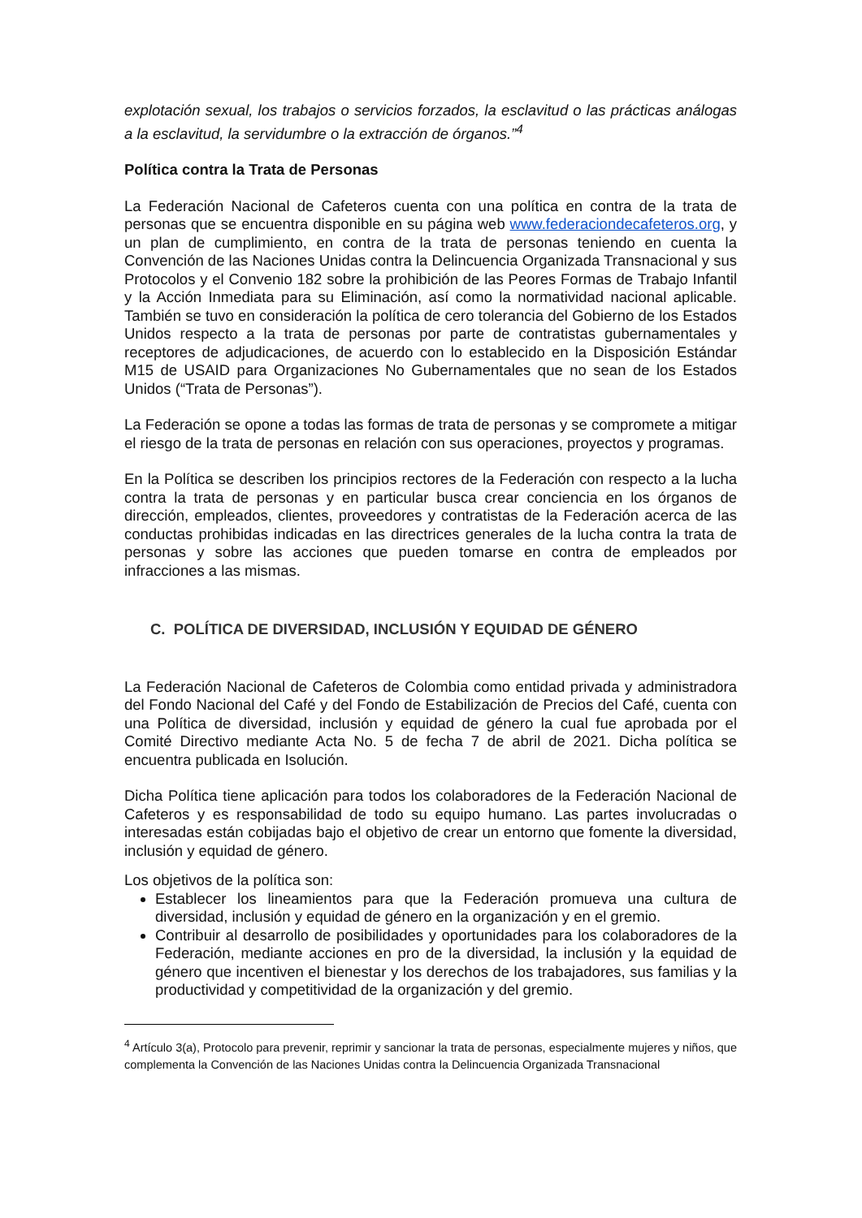explotación sexual, los trabajos o servicios forzados, la esclavitud o las prácticas análogas a la esclavitud, la servidumbre o la extracción de órganos.”<sup>4</sup>
Política contra la Trata de Personas
La Federación Nacional de Cafeteros cuenta con una política en contra de la trata de personas que se encuentra disponible en su página web www.federaciondecafeteros.org, y un plan de cumplimiento, en contra de la trata de personas teniendo en cuenta la Convención de las Naciones Unidas contra la Delincuencia Organizada Transnacional y sus Protocolos y el Convenio 182 sobre la prohibición de las Peores Formas de Trabajo Infantil y la Acción Inmediata para su Eliminación, así como la normatividad nacional aplicable. También se tuvo en consideración la política de cero tolerancia del Gobierno de los Estados Unidos respecto a la trata de personas por parte de contratistas gubernamentales y receptores de adjudicaciones, de acuerdo con lo establecido en la Disposición Estándar M15 de USAID para Organizaciones No Gubernamentales que no sean de los Estados Unidos (“Trata de Personas”).
La Federación se opone a todas las formas de trata de personas y se compromete a mitigar el riesgo de la trata de personas en relación con sus operaciones, proyectos y programas.
En la Política se describen los principios rectores de la Federación con respecto a la lucha contra la trata de personas y en particular busca crear conciencia en los órganos de dirección, empleados, clientes, proveedores y contratistas de la Federación acerca de las conductas prohibidas indicadas en las directrices generales de la lucha contra la trata de personas y sobre las acciones que pueden tomarse en contra de empleados por infracciones a las mismas.
C. POLÍTICA DE DIVERSIDAD, INCLUSIÓN Y EQUIDAD DE GÉNERO
La Federación Nacional de Cafeteros de Colombia como entidad privada y administradora del Fondo Nacional del Café y del Fondo de Estabilización de Precios del Café, cuenta con una Política de diversidad, inclusión y equidad de género la cual fue aprobada por el Comité Directivo mediante Acta No. 5 de fecha 7 de abril de 2021. Dicha política se encuentra publicada en Isolución.
Dicha Política tiene aplicación para todos los colaboradores de la Federación Nacional de Cafeteros y es responsabilidad de todo su equipo humano. Las partes involucradas o interesadas están cobijadas bajo el objetivo de crear un entorno que fomente la diversidad, inclusión y equidad de género.
Los objetivos de la política son:
Establecer los lineamientos para que la Federación promueva una cultura de diversidad, inclusión y equidad de género en la organización y en el gremio.
Contribuir al desarrollo de posibilidades y oportunidades para los colaboradores de la Federación, mediante acciones en pro de la diversidad, la inclusión y la equidad de género que incentiven el bienestar y los derechos de los trabajadores, sus familias y la productividad y competitividad de la organización y del gremio.
<sup>4</sup> Artículo 3(a), Protocolo para prevenir, reprimir y sancionar la trata de personas, especialmente mujeres y niños, que complementa la Convención de las Naciones Unidas contra la Delincuencia Organizada Transnacional